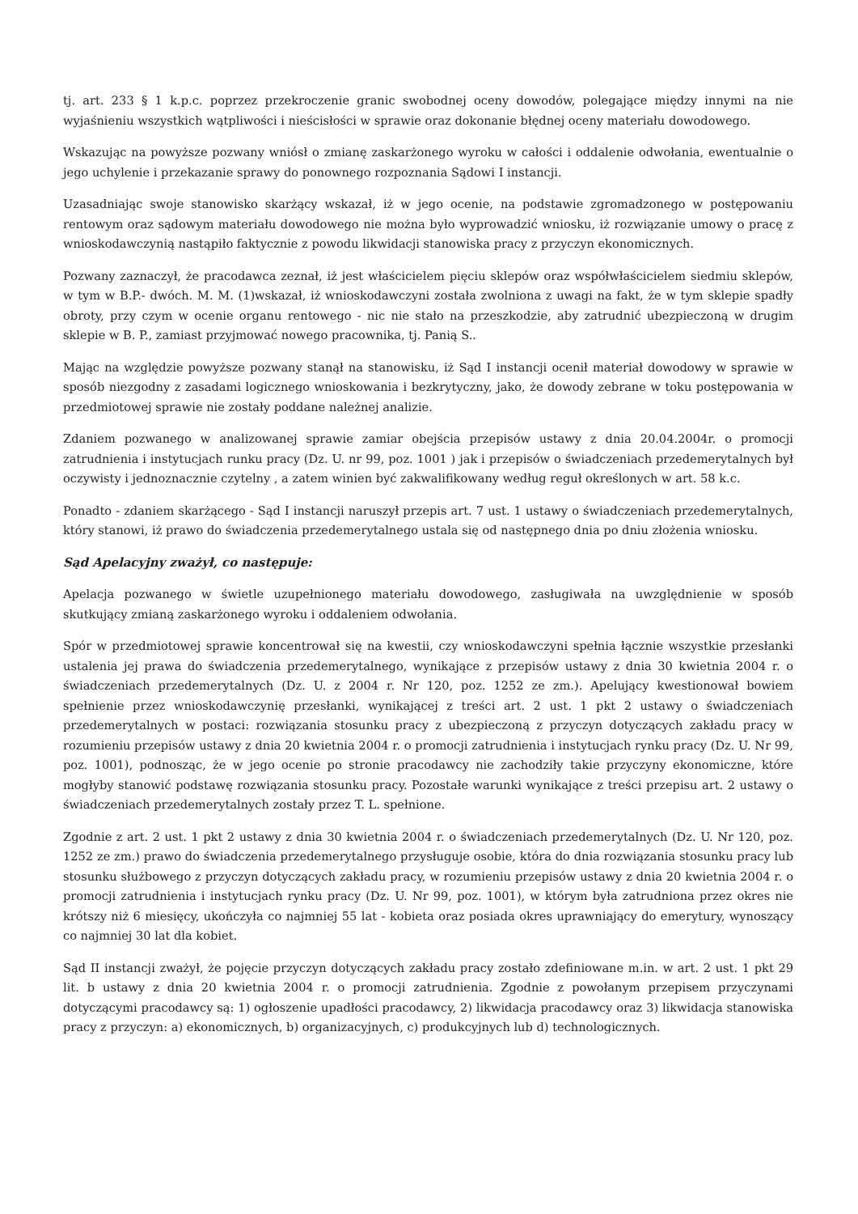tj. art. 233 § 1 k.p.c. poprzez przekroczenie granic swobodnej oceny dowodów, polegające między innymi na nie wyjaśnieniu wszystkich wątpliwości i nieścisłości w sprawie oraz dokonanie błędnej oceny materiału dowodowego.
Wskazując na powyższe pozwany wniósł o zmianę zaskarżonego wyroku w całości i oddalenie odwołania, ewentualnie o jego uchylenie i przekazanie sprawy do ponownego rozpoznania Sądowi I instancji.
Uzasadniając swoje stanowisko skarżący wskazał, iż w jego ocenie, na podstawie zgromadzonego w postępowaniu rentowym oraz sądowym materiału dowodowego nie można było wyprowadzić wniosku, iż rozwiązanie umowy o pracę z wnioskodawczynią nastąpiło faktycznie z powodu likwidacji stanowiska pracy z przyczyn ekonomicznych.
Pozwany zaznaczył, że pracodawca zeznał, iż jest właścicielem pięciu sklepów oraz współwłaścicielem siedmiu sklepów, w tym w B.P.- dwóch. M. M. (1)wskazał, iż wnioskodawczyni została zwolniona z uwagi na fakt, że w tym sklepie spadły obroty, przy czym w ocenie organu rentowego - nic nie stało na przeszkodzie, aby zatrudnić ubezpieczoną w drugim sklepie w B. P., zamiast przyjmować nowego pracownika, tj. Panią S..
Mając na względzie powyższe pozwany stanął na stanowisku, iż Sąd I instancji ocenił materiał dowodowy w sprawie w sposób niezgodny z zasadami logicznego wnioskowania i bezkrytyczny, jako, że dowody zebrane w toku postępowania w przedmiotowej sprawie nie zostały poddane należnej analizie.
Zdaniem pozwanego w analizowanej sprawie zamiar obejścia przepisów ustawy z dnia 20.04.2004r. o promocji zatrudnienia i instytucjach runku pracy (Dz. U. nr 99, poz. 1001 ) jak i przepisów o świadczeniach przedemerytalnych był oczywisty i jednoznacznie czytelny , a zatem winien być zakwalifikowany według reguł określonych w art. 58 k.c.
Ponadto - zdaniem skarżącego - Sąd I instancji naruszył przepis art. 7 ust. 1 ustawy o świadczeniach przedemerytalnych, który stanowi, iż prawo do świadczenia przedemerytalnego ustala się od następnego dnia po dniu złożenia wniosku.
Sąd Apelacyjny zważył, co następuje:
Apelacja pozwanego w świetle uzupełnionego materiału dowodowego, zasługiwała na uwzględnienie w sposób skutkujący zmianą zaskarżonego wyroku i oddaleniem odwołania.
Spór w przedmiotowej sprawie koncentrował się na kwestii, czy wnioskodawczyni spełnia łącznie wszystkie przesłanki ustalenia jej prawa do świadczenia przedemerytalnego, wynikające z przepisów ustawy z dnia 30 kwietnia 2004 r. o świadczeniach przedemerytalnych (Dz. U. z 2004 r. Nr 120, poz. 1252 ze zm.). Apelujący kwestionował bowiem spełnienie przez wnioskodawczynię przesłanki, wynikającej z treści art. 2 ust. 1 pkt 2 ustawy o świadczeniach przedemerytalnych w postaci: rozwiązania stosunku pracy z ubezpieczoną z przyczyn dotyczących zakładu pracy w rozumieniu przepisów ustawy z dnia 20 kwietnia 2004 r. o promocji zatrudnienia i instytucjach rynku pracy (Dz. U. Nr 99, poz. 1001), podnosząc, że w jego ocenie po stronie pracodawcy nie zachodziły takie przyczyny ekonomiczne, które mogłyby stanowić podstawę rozwiązania stosunku pracy. Pozostałe warunki wynikające z treści przepisu art. 2 ustawy o świadczeniach przedemerytalnych zostały przez T. L. spełnione.
Zgodnie z art. 2 ust. 1 pkt 2 ustawy z dnia 30 kwietnia 2004 r. o świadczeniach przedemerytalnych (Dz. U. Nr 120, poz. 1252 ze zm.) prawo do świadczenia przedemerytalnego przysługuje osobie, która do dnia rozwiązania stosunku pracy lub stosunku służbowego z przyczyn dotyczących zakładu pracy, w rozumieniu przepisów ustawy z dnia 20 kwietnia 2004 r. o promocji zatrudnienia i instytucjach rynku pracy (Dz. U. Nr 99, poz. 1001), w którym była zatrudniona przez okres nie krótszy niż 6 miesięcy, ukończyła co najmniej 55 lat - kobieta oraz posiada okres uprawniający do emerytury, wynoszący co najmniej 30 lat dla kobiet.
Sąd II instancji zważył, że pojęcie przyczyn dotyczących zakładu pracy zostało zdefiniowane m.in. w art. 2 ust. 1 pkt 29 lit. b ustawy z dnia 20 kwietnia 2004 r. o promocji zatrudnienia. Zgodnie z powołanym przepisem przyczynami dotyczącymi pracodawcy są: 1) ogłoszenie upadłości pracodawcy, 2) likwidacja pracodawcy oraz 3) likwidacja stanowiska pracy z przyczyn: a) ekonomicznych, b) organizacyjnych, c) produkcyjnych lub d) technologicznych.